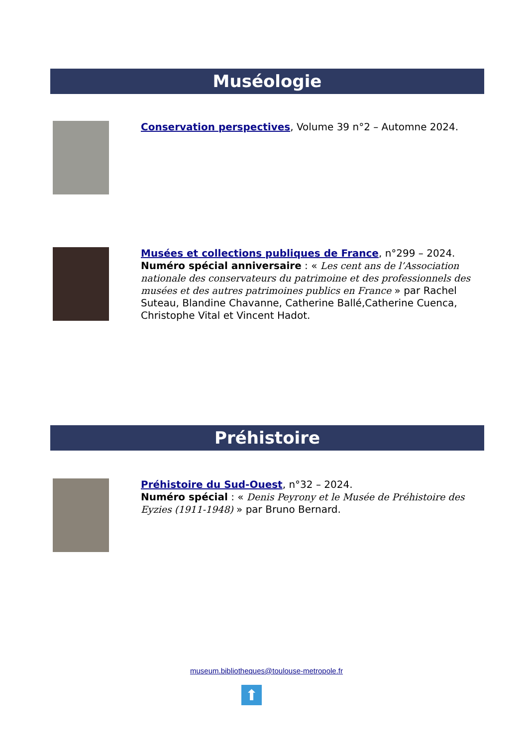Muséologie
Conservation perspectives, Volume 39 n°2 – Automne 2024.
Musées et collections publiques de France, n°299 – 2024.
Numéro spécial anniversaire : « Les cent ans de l’Association nationale des conservateurs du patrimoine et des professionnels des musées et des autres patrimoines publics en France » par Rachel Suteau, Blandine Chavanne, Catherine Ballé,Catherine Cuenca, Christophe Vital et Vincent Hadot.
Préhistoire
Préhistoire du Sud-Ouest, n°32 – 2024.
Numéro spécial : « Denis Peyrony et le Musée de Préhistoire des Eyzies (1911-1948) » par Bruno Bernard.
museum.bibliotheques@toulouse-metropole.fr
⬆